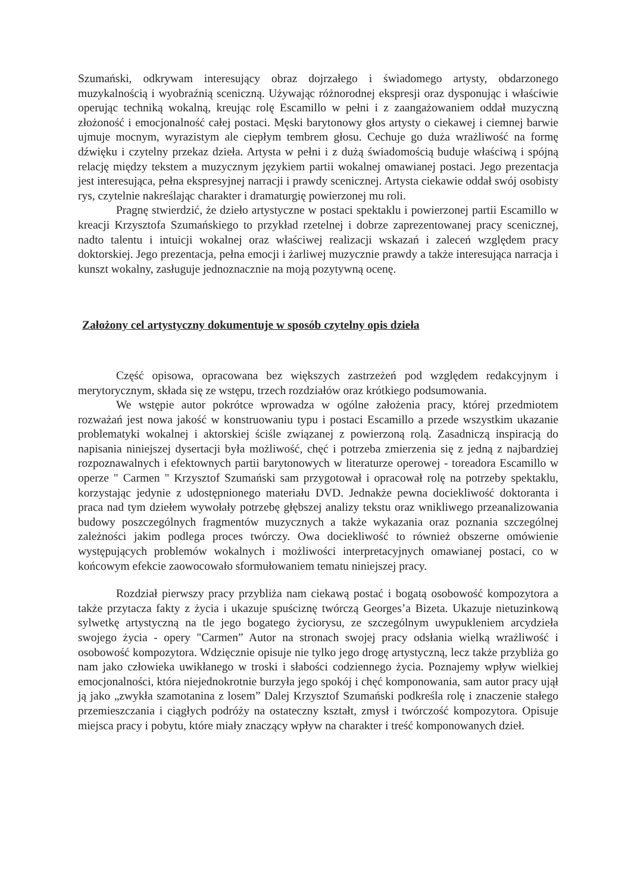Szumański, odkrywam interesujący obraz dojrzałego i świadomego artysty, obdarzonego muzykalnością i wyobraźnią sceniczną. Używając różnorodnej ekspresji oraz dysponując i właściwie operując techniką wokalną, kreując rolę Escamillo w pełni i z zaangażowaniem oddał muzyczną złożoność i emocjonalność całej postaci. Męski barytonowy głos artysty o ciekawej i ciemnej barwie ujmuje mocnym, wyrazistym ale ciepłym tembrem głosu. Cechuje go duża wrażliwość na formę dźwięku i czytelny przekaz dzieła. Artysta w pełni i z dużą świadomością buduje właściwą i spójną relację między tekstem a muzycznym językiem partii wokalnej omawianej postaci. Jego prezentacja jest interesująca, pełna ekspresyjnej narracji i prawdy scenicznej. Artysta ciekawie oddał swój osobisty rys, czytelnie nakreślając charakter i dramaturgię powierzonej mu roli.
Pragnę stwierdzić, że dzieło artystyczne w postaci spektaklu i powierzonej partii Escamillo w kreacji Krzysztofa Szumańskiego to przykład rzetelnej i dobrze zaprezentowanej pracy scenicznej, nadto talentu i intuicji wokalnej oraz właściwej realizacji wskazań i zaleceń względem pracy doktorskiej. Jego prezentacja, pełna emocji i żarliwej muzycznie prawdy a także interesująca narracja i kunszt wokalny, zasługuje jednoznacznie na moją pozytywną ocenę.
Założony cel artystyczny dokumentuje w sposób czytelny opis dzieła
Część opisowa, opracowana bez większych zastrzeżeń pod względem redakcyjnym i merytorycznym, składa się ze wstępu, trzech rozdziałów oraz krótkiego podsumowania.
We wstępie autor pokrótce wprowadza w ogólne założenia pracy, której przedmiotem rozważań jest nowa jakość w konstruowaniu typu i postaci Escamillo a przede wszystkim ukazanie problematyki wokalnej i aktorskiej ściśle związanej z powierzoną rolą. Zasadniczą inspiracją do napisania niniejszej dysertacji była możliwość, chęć i potrzeba zmierzenia się z jedną z najbardziej rozpoznawalnych i efektownych partii barytonowych w literaturze operowej - toreadora Escamillo w operze " Carmen " Krzysztof Szumański sam przygotował i opracował rolę na potrzeby spektaklu, korzystając jedynie z udostępnionego materiału DVD. Jednakże pewna dociekliwość doktoranta i praca nad tym dziełem wywołały potrzebę głębszej analizy tekstu oraz wnikliwego przeanalizowania budowy poszczególnych fragmentów muzycznych a także wykazania oraz poznania szczególnej zależności jakim podlega proces twórczy. Owa dociekliwość to również obszerne omówienie występujących problemów wokalnych i możliwości interpretacyjnych omawianej postaci, co w końcowym efekcie zaowocowało sformułowaniem tematu niniejszej pracy.
Rozdział pierwszy pracy przybliża nam ciekawą postać i bogatą osobowość kompozytora a także przytacza fakty z życia i ukazuje spuściznę twórczą Georges’a Bizeta. Ukazuje nietuzinkową sylwetkę artystyczną na tle jego bogatego życiorysu, ze szczególnym uwypukleniem arcydzieła swojego życia - opery "Carmen” Autor na stronach swojej pracy odsłania wielką wrażliwość i osobowość kompozytora. Wdzięcznie opisuje nie tylko jego drogę artystyczną, lecz także przybliża go nam jako człowieka uwikłanego w troski i słabości codziennego życia. Poznajemy wpływ wielkiej emocjonalności, która niejednokrotnie burzyła jego spokój i chęć komponowania, sam autor pracy ujął ją jako „zwykła szamotanina z losem” Dalej Krzysztof Szumański podkreśla rolę i znaczenie stałego przemieszczania i ciągłych podróży na ostateczny kształt, zmysł i twórczość kompozytora. Opisuje miejsca pracy i pobytu, które miały znaczący wpływ na charakter i treść komponowanych dzieł.